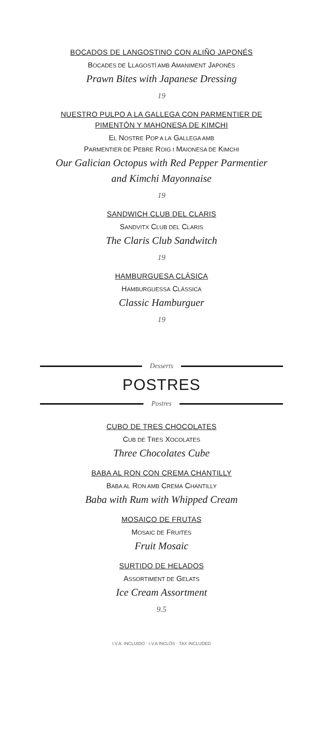BOCADOS DE LANGOSTINO CON ALIÑO JAPONÉS
BOCADES DE LLAGOSTÍ AMB AMANIMENT JAPONÈS
Prawn Bites with Japanese Dressing
19
NUESTRO PULPO A LA GALLEGA CON PARMENTIER DE
PIMENTÓN Y MAHONESA DE KIMCHI
EL NOSTRE POP A LA GALLEGA AMB
PARMENTIER DE PEBRE ROIG I MAIONESA DE KIMCHI
Our Galician Octopus with Red Pepper Parmentier
and Kimchi Mayonnaise
19
SANDWICH CLUB DEL CLARIS
SANDVITX CLUB DEL CLARIS
The Claris Club Sandwitch
19
HAMBURGUESA CLÁSICA
HAMBURGUESSA CLÀSSICA
Classic Hamburguer
19
Desserts
POSTRES
Postres
CUBO DE TRES CHOCOLATES
CUB DE TRES XOCOLATES
Three Chocolates Cube
BABA AL RON CON CREMA CHANTILLY
BABA AL RON AMB CREMA CHANTILLY
Baba with Rum with Whipped Cream
MOSAICO DE FRUTAS
MOSAIC DE FRUITES
Fruit Mosaic
SURTIDO DE HELADOS
ASSORTIMENT DE GELATS
Ice Cream Assortment
9.5
I.V.A. INCLUIDO · I.V.A INCLÓS · TAX INCLUDED